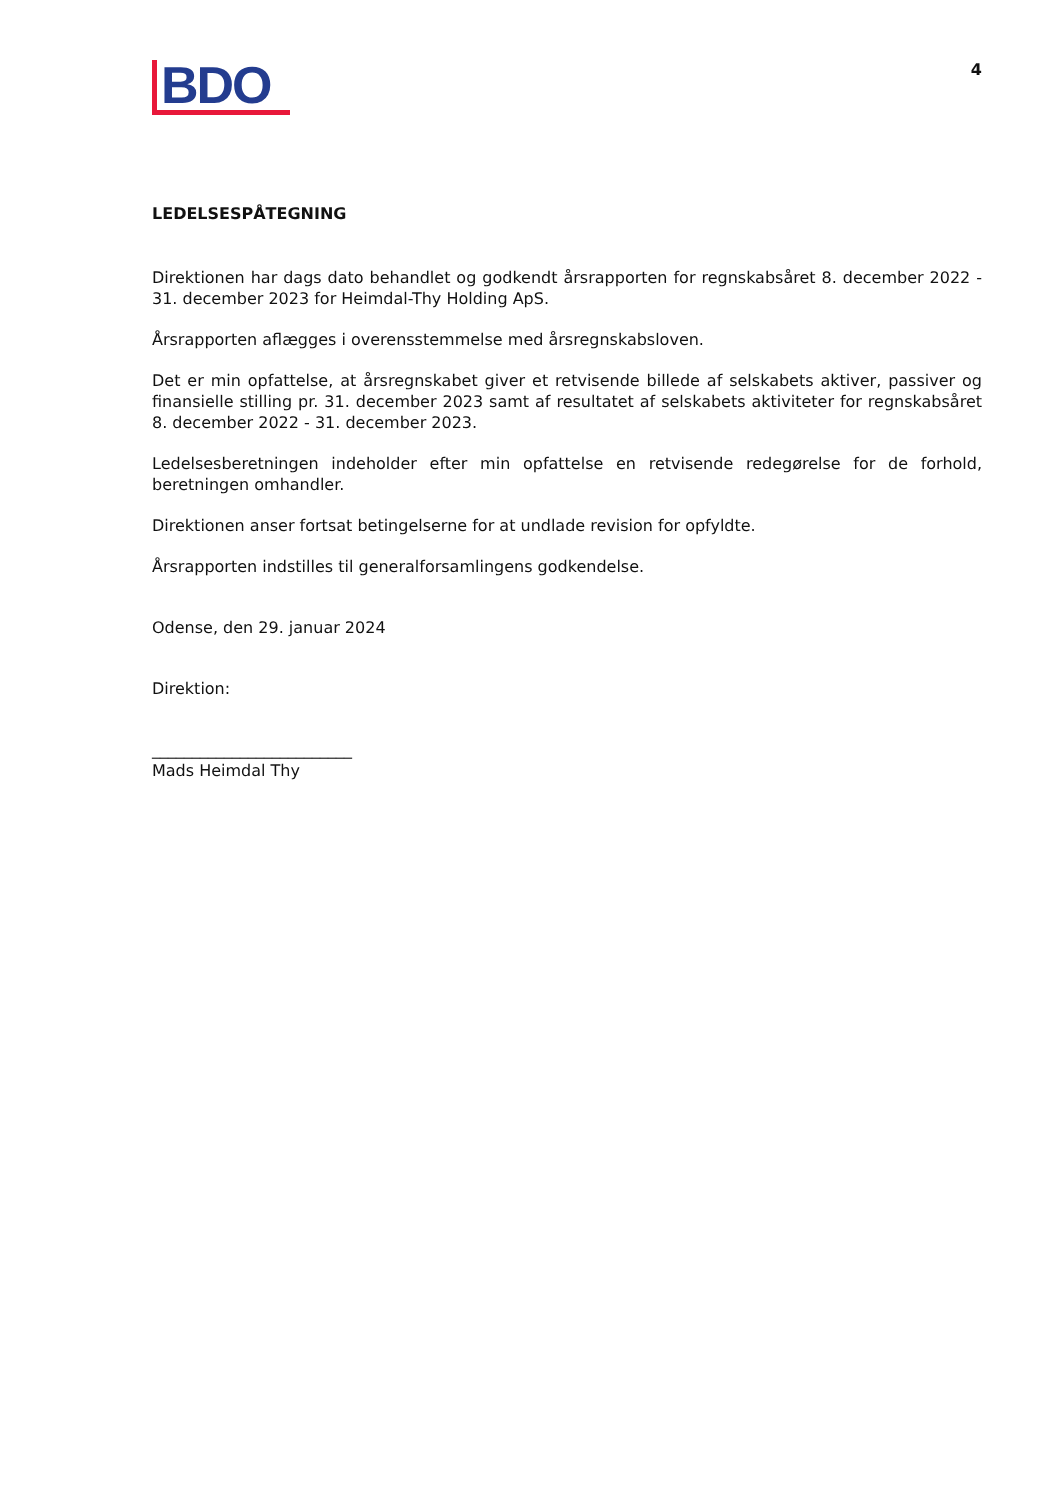BDO
4
LEDELSESPÅTEGNING
Direktionen har dags dato behandlet og godkendt årsrapporten for regnskabsåret 8. december 2022 - 31. december 2023 for Heimdal-Thy Holding ApS.
Årsrapporten aflægges i overensstemmelse med årsregnskabsloven.
Det er min opfattelse, at årsregnskabet giver et retvisende billede af selskabets aktiver, passiver og finansielle stilling pr. 31. december 2023 samt af resultatet af selskabets aktiviteter for regnskabsåret 8. december 2022 - 31. december 2023.
Ledelsesberetningen indeholder efter min opfattelse en retvisende redegørelse for de forhold, beretningen omhandler.
Direktionen anser fortsat betingelserne for at undlade revision for opfyldte.
Årsrapporten indstilles til generalforsamlingens godkendelse.
Odense, den 29. januar 2024
Direktion:
_________________________
Mads Heimdal Thy